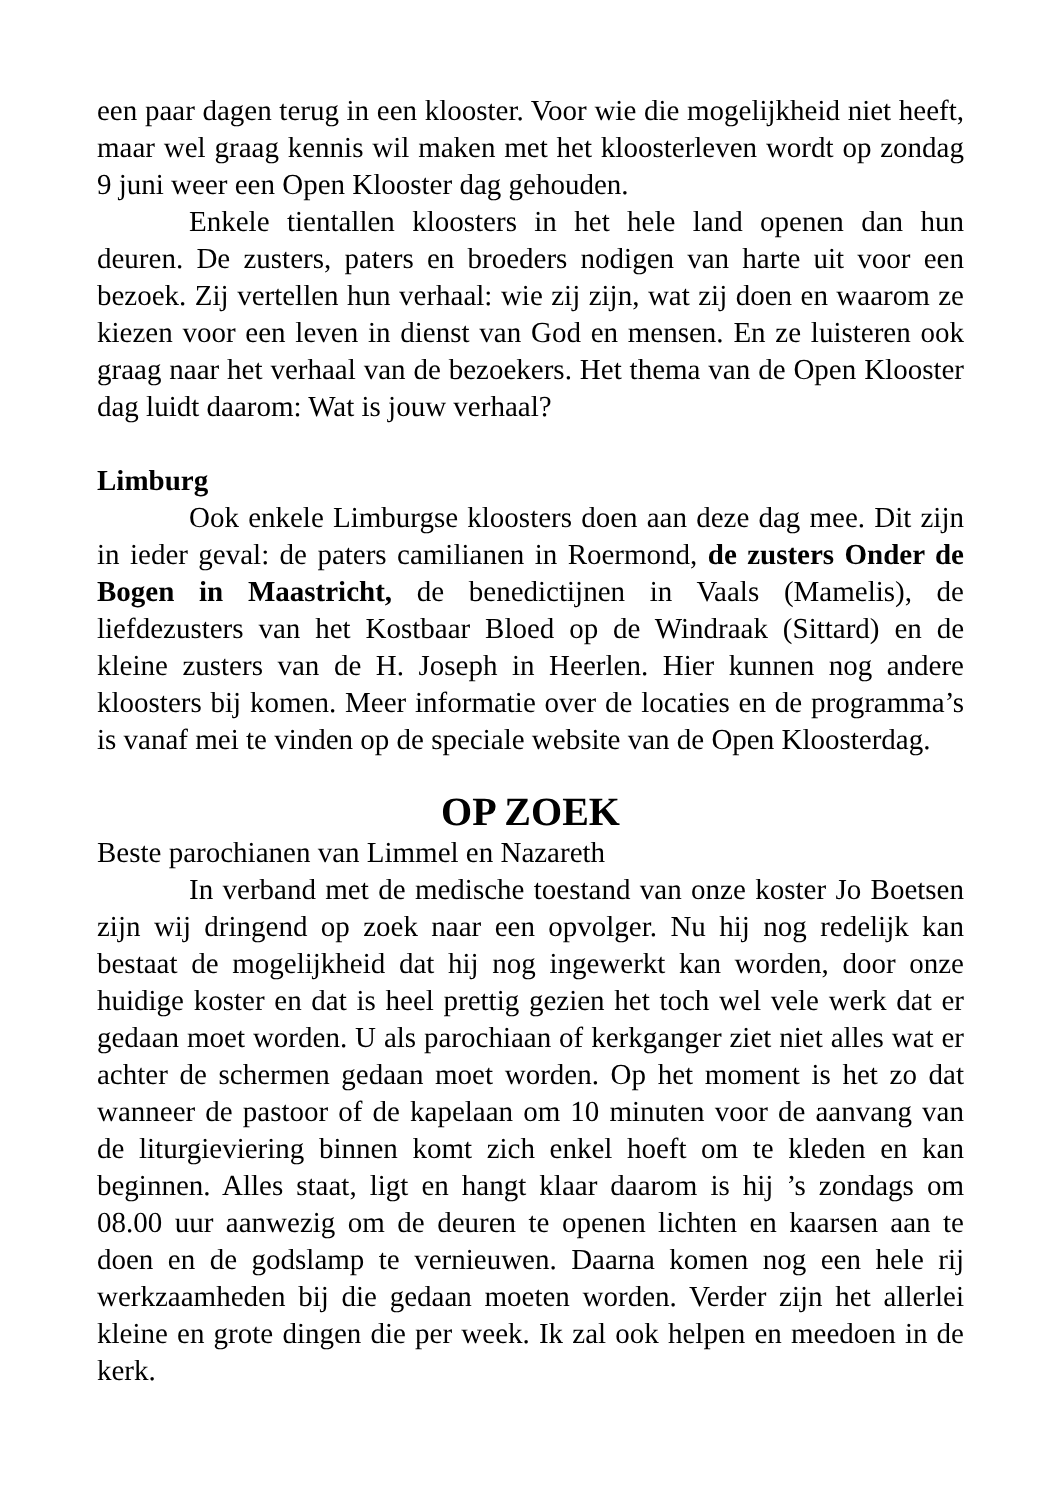een paar dagen terug in een klooster. Voor wie die mogelijkheid niet heeft, maar wel graag kennis wil maken met het kloosterleven wordt op zondag 9 juni weer een Open Klooster dag gehouden.
Enkele tientallen kloosters in het hele land openen dan hun deuren. De zusters, paters en broeders nodigen van harte uit voor een bezoek. Zij vertellen hun verhaal: wie zij zijn, wat zij doen en waarom ze kiezen voor een leven in dienst van God en mensen. En ze luisteren ook graag naar het verhaal van de bezoekers. Het thema van de Open Klooster dag luidt daarom: Wat is jouw verhaal?
Limburg
Ook enkele Limburgse kloosters doen aan deze dag mee. Dit zijn in ieder geval: de paters camilianen in Roermond, de zusters Onder de Bogen in Maastricht, de benedictijnen in Vaals (Mamelis), de liefdezusters van het Kostbaar Bloed op de Windraak (Sittard) en de kleine zusters van de H. Joseph in Heerlen. Hier kunnen nog andere kloosters bij komen. Meer informatie over de locaties en de programma’s is vanaf mei te vinden op de speciale website van de Open Kloosterdag.
OP ZOEK
Beste parochianen van Limmel en Nazareth
In verband met de medische toestand van onze koster Jo Boetsen zijn wij dringend op zoek naar een opvolger. Nu hij nog redelijk kan bestaat de mogelijkheid dat hij nog ingewerkt kan worden, door onze huidige koster en dat is heel prettig gezien het toch wel vele werk dat er gedaan moet worden. U als parochiaan of kerkganger ziet niet alles wat er achter de schermen gedaan moet worden. Op het moment is het zo dat wanneer de pastoor of de kapelaan om 10 minuten voor de aanvang van de liturgieviering binnen komt zich enkel hoeft om te kleden en kan beginnen. Alles staat, ligt en hangt klaar daarom is hij ’s zondags om 08.00 uur aanwezig om de deuren te openen lichten en kaarsen aan te doen en de godslamp te vernieuwen. Daarna komen nog een hele rij werkzaamheden bij die gedaan moeten worden. Verder zijn het allerlei kleine en grote dingen die per week. Ik zal ook helpen en meedoen in de kerk.